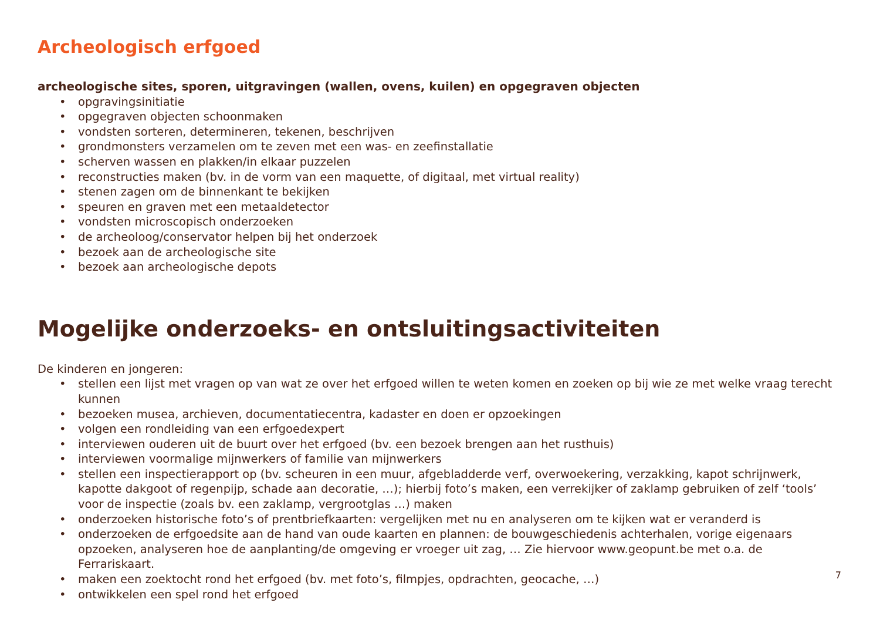Archeologisch erfgoed
archeologische sites, sporen, uitgravingen (wallen, ovens, kuilen) en opgegraven objecten
• opgravingsinitiatie
• opgegraven objecten schoonmaken
• vondsten sorteren, determineren, tekenen, beschrijven
• grondmonsters verzamelen om te zeven met een was- en zeefinstallatie
• scherven wassen en plakken/in elkaar puzzelen
• reconstructies maken (bv. in de vorm van een maquette, of digitaal, met virtual reality)
• stenen zagen om de binnenkant te bekijken
• speuren en graven met een metaaldetector
• vondsten microscopisch onderzoeken
• de archeoloog/conservator helpen bij het onderzoek
• bezoek aan de archeologische site
• bezoek aan archeologische depots
Mogelijke onderzoeks- en ontsluitingsactiviteiten
De kinderen en jongeren:
• stellen een lijst met vragen op van wat ze over het erfgoed willen te weten komen en zoeken op bij wie ze met welke vraag terecht kunnen
• bezoeken musea, archieven, documentatiecentra, kadaster en doen er opzoekingen
• volgen een rondleiding van een erfgoedexpert
• interviewen ouderen uit de buurt over het erfgoed (bv. een bezoek brengen aan het rusthuis)
• interviewen voormalige mijnwerkers of familie van mijnwerkers
• stellen een inspectierapport op (bv. scheuren in een muur, afgebladderde verf, overwoekering, verzakking, kapot schrijnwerk, kapotte dakgoot of regenpijp, schade aan decoratie, …); hierbij foto’s maken, een verrekijker of zaklamp gebruiken of zelf ‘tools’ voor de inspectie (zoals bv. een zaklamp, vergrootglas …) maken
• onderzoeken historische foto’s of prentbriefkaarten: vergelijken met nu en analyseren om te kijken wat er veranderd is
• onderzoeken de erfgoedsite aan de hand van oude kaarten en plannen: de bouwgeschiedenis achterhalen, vorige eigenaars opzoeken, analyseren hoe de aanplanting/de omgeving er vroeger uit zag, … Zie hiervoor www.geopunt.be met o.a. de Ferrariskaart.
• maken een zoektocht rond het erfgoed (bv. met foto’s, filmpjes, opdrachten, geocache, …)
• ontwikkelen een spel rond het erfgoed
7